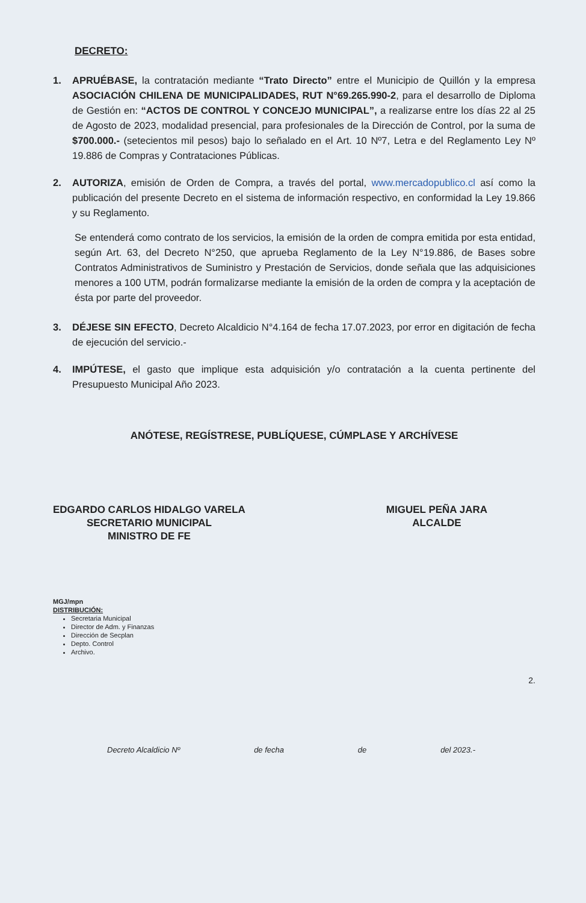DECRETO:
1. APRUÉBASE, la contratación mediante “Trato Directo” entre el Municipio de Quillón y la empresa ASOCIACIÓN CHILENA DE MUNICIPALIDADES, RUT N°69.265.990-2, para el desarrollo de Diploma de Gestión en: “ACTOS DE CONTROL Y CONCEJO MUNICIPAL”, a realizarse entre los días 22 al 25 de Agosto de 2023, modalidad presencial, para profesionales de la Dirección de Control, por la suma de $700.000.- (setecientos mil pesos) bajo lo señalado en el Art. 10 Nº7, Letra e del Reglamento Ley Nº 19.886 de Compras y Contrataciones Públicas.
2. AUTORIZA, emisión de Orden de Compra, a través del portal, www.mercadopublico.cl así como la publicación del presente Decreto en el sistema de información respectivo, en conformidad la Ley 19.866 y su Reglamento.
Se entenderá como contrato de los servicios, la emisión de la orden de compra emitida por esta entidad, según Art. 63, del Decreto N°250, que aprueba Reglamento de la Ley N°19.886, de Bases sobre Contratos Administrativos de Suministro y Prestación de Servicios, donde señala que las adquisiciones menores a 100 UTM, podrán formalizarse mediante la emisión de la orden de compra y la aceptación de ésta por parte del proveedor.
3. DÉJESE SIN EFECTO, Decreto Alcaldicio N°4.164 de fecha 17.07.2023, por error en digitación de fecha de ejecución del servicio.-
4. IMPÚTESE, el gasto que implique esta adquisición y/o contratación a la cuenta pertinente del Presupuesto Municipal Año 2023.
ANÓTESE, REGÍSTRESE, PUBLÍQUESE, CÚMPLASE Y ARCHÍVESE
EDGARDO CARLOS HIDALGO VARELA
SECRETARIO MUNICIPAL
MINISTRO DE FE
MIGUEL PEÑA JARA
ALCALDE
MGJ/mpn
DISTRIBUCIÓN:
Secretaria Municipal
Director de Adm. y Finanzas
Dirección de Secplan
Depto. Control
Archivo.
2.
Decreto Alcaldicio Nº de fecha de del 2023.-